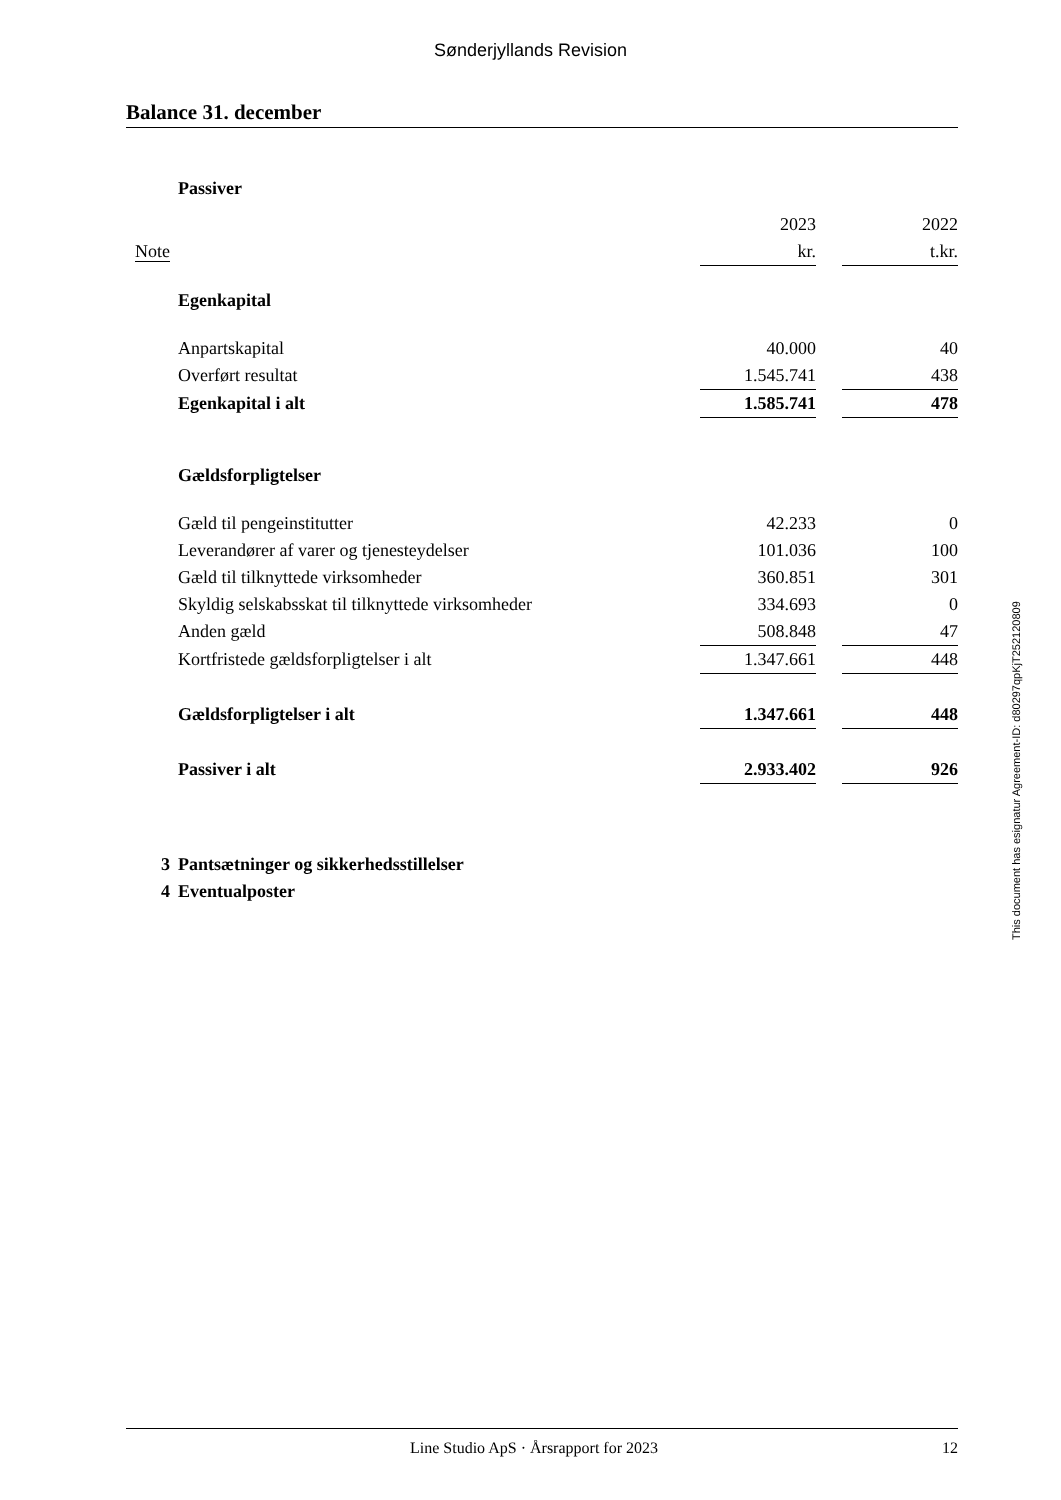Sønderjyllands Revision
Balance 31. december
| | Passiver | | | |
| | | 2023 | | 2022 |
| Note | | kr. | | t.kr. |
| | Egenkapital | | | |
| | Anpartskapital | 40.000 | | 40 |
| | Overført resultat | 1.545.741 | | 438 |
| | Egenkapital i alt | 1.585.741 | | 478 |
| | Gældsforpligtelser | | | |
| | Gæld til pengeinstitutter | 42.233 | | 0 |
| | Leverandører af varer og tjenesteydelser | 101.036 | | 100 |
| | Gæld til tilknyttede virksomheder | 360.851 | | 301 |
| | Skyldig selskabsskat til tilknyttede virksomheder | 334.693 | | 0 |
| | Anden gæld | 508.848 | | 47 |
| | Kortfristede gældsforpligtelser i alt | 1.347.661 | | 448 |
| | Gældsforpligtelser i alt | 1.347.661 | | 448 |
| | Passiver i alt | 2.933.402 | | 926 |
| 3 | Pantsætninger og sikkerhedsstillelser | | | |
| 4 | Eventualposter | | | |
This document has esignatur Agreement-ID: d80297qpKjT252120809
Line Studio ApS · Årsrapport for 2023 12